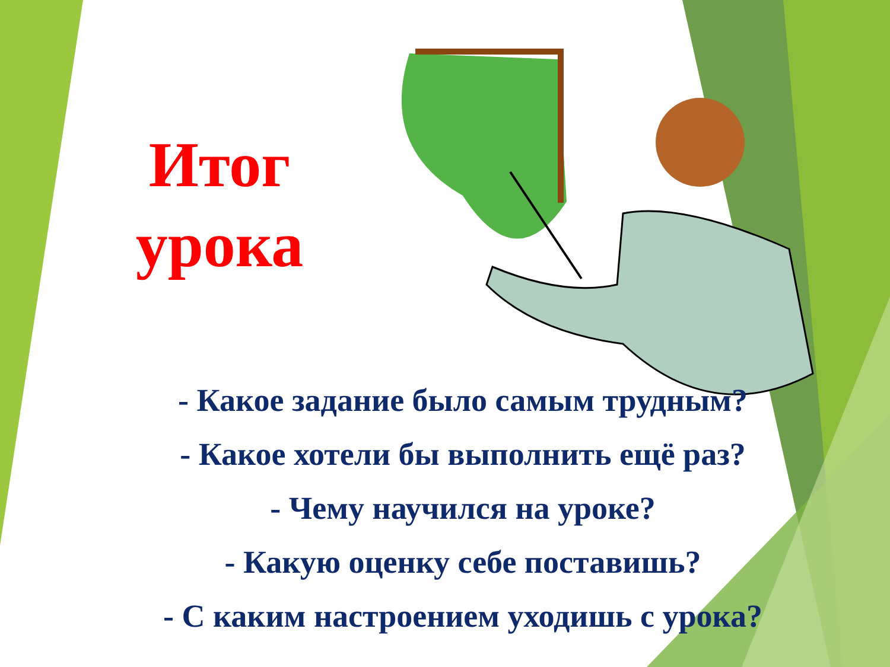Итог урока
- Какое задание было самым трудным?
- Какое хотели бы выполнить ещё раз?
- Чему научился на уроке?
- Какую оценку себе поставишь?
- С каким настроением уходишь с урока?